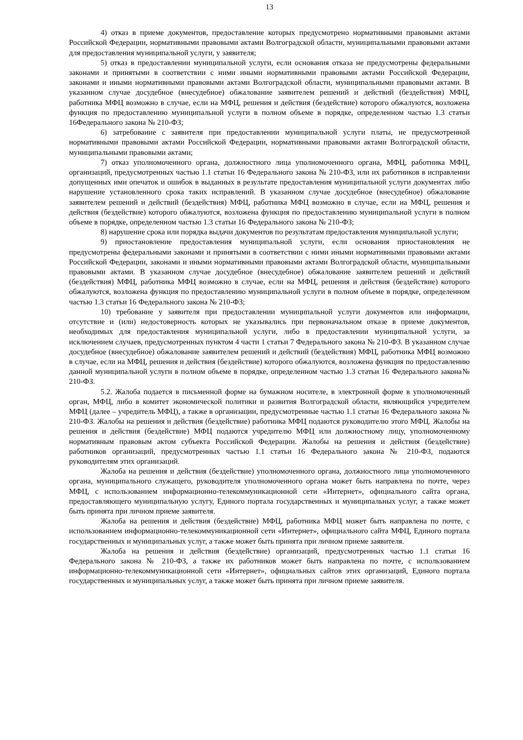13
4) отказ в приеме документов, предоставление которых предусмотрено нормативными правовыми актами Российской Федерации, нормативными правовыми актами Волгоградской области, муниципальными правовыми актами для предоставления муниципальной услуги, у заявителя;
5) отказ в предоставлении муниципальной услуги, если основания отказа не предусмотрены федеральными законами и принятыми в соответствии с ними иными нормативными правовыми актами Российской Федерации, законами и иными нормативными правовыми актами Волгоградской области, муниципальными правовыми актами. В указанном случае досудебное (внесудебное) обжалование заявителем решений и действий (бездействия) МФЦ, работника МФЦ возможно в случае, если на МФЦ, решения и действия (бездействие) которого обжалуются, возложена функция по предоставлению муниципальной услуги в полном объеме в порядке, определенном частью 1.3 статьи 16Федерального закона № 210-ФЗ;
6) затребование с заявителя при предоставлении муниципальной услуги платы, не предусмотренной нормативными правовыми актами Российской Федерации, нормативными правовыми актами Волгоградской области, муниципальными правовыми актами;
7) отказ уполномоченного органа, должностного лица уполномоченного органа, МФЦ, работника МФЦ, организаций, предусмотренных частью 1.1 статьи 16 Федерального закона № 210-ФЗ, или их работников в исправлении допущенных ими опечаток и ошибок в выданных в результате предоставления муниципальной услуги документах либо нарушение установленного срока таких исправлений. В указанном случае досудебное (внесудебное) обжалование заявителем решений и действий (бездействия) МФЦ, работника МФЦ возможно в случае, если на МФЦ, решения и действия (бездействие) которого обжалуются, возложена функция по предоставлению муниципальной услуги в полном объеме в порядке, определенном частью 1.3 статьи 16 Федерального закона № 210-ФЗ;
8) нарушение срока или порядка выдачи документов по результатам предоставления муниципальной услуги;
9) приостановление предоставления муниципальной услуги, если основания приостановления не предусмотрены федеральными законами и принятыми в соответствии с ними иными нормативными правовыми актами Российской Федерации, законами и иными нормативными правовыми актами Волгоградской области, муниципальными правовыми актами. В указанном случае досудебное (внесудебное) обжалование заявителем решений и действий (бездействия) МФЦ, работника МФЦ возможно в случае, если на МФЦ, решения и действия (бездействие) которого обжалуются, возложена функция по предоставлению муниципальной услуги в полном объеме в порядке, определенном частью 1.3 статьи 16 Федерального закона № 210-ФЗ;
10) требование у заявителя при предоставлении муниципальной услуги документов или информации, отсутствие и (или) недостоверность которых не указывались при первоначальном отказе в приеме документов, необходимых для предоставления муниципальной услуги, либо в предоставлении муниципальной услуги, за исключением случаев, предусмотренных пунктом 4 части 1 статьи 7 Федерального закона № 210-ФЗ. В указанном случае досудебное (внесудебное) обжалование заявителем решений и действий (бездействия) МФЦ, работника МФЦ возможно в случае, если на МФЦ, решения и действия (бездействие) которого обжалуются, возложена функция по предоставлению данной муниципальной услуги в полном объеме в порядке, определенном частью 1.3 статьи 16 Федерального закона№ 210-ФЗ.
5.2. Жалоба подается в письменной форме на бумажном носителе, в электронной форме в уполномоченный орган, МФЦ, либо в комитет экономической политики и развития Волгоградской области, являющийся учредителем МФЦ (далее – учредитель МФЦ), а также в организации, предусмотренные частью 1.1 статьи 16 Федерального закона № 210-ФЗ. Жалобы на решения и действия (бездействие) работника МФЦ подаются руководителю этого МФЦ. Жалобы на решения и действия (бездействие) МФЦ подаются учредителю МФЦ или должностному лицу, уполномоченному нормативным правовым актом субъекта Российской Федерации. Жалобы на решения и действия (бездействие) работников организаций, предусмотренных частью 1.1 статьи 16 Федерального закона № 210-ФЗ, подаются руководителям этих организаций.
Жалоба на решения и действия (бездействие) уполномоченного органа, должностного лица уполномоченного органа, муниципального служащего, руководителя уполномоченного органа может быть направлена по почте, через МФЦ, с использованием информационно-телекоммуникационной сети «Интернет», официального сайта органа, предоставляющего муниципальную услугу, Единого портала государственных и муниципальных услуг, а также может быть принята при личном приеме заявителя.
Жалоба на решения и действия (бездействие) МФЦ, работника МФЦ может быть направлена по почте, с использованием информационно-телекоммуникационной сети «Интернет», официального сайта МФЦ, Единого портала государственных и муниципальных услуг, а также может быть принята при личном приеме заявителя.
Жалоба на решения и действия (бездействие) организаций, предусмотренных частью 1.1 статьи 16 Федерального закона № 210-ФЗ, а также их работников может быть направлена по почте, с использованием информационно-телекоммуникационной сети «Интернет», официальных сайтов этих организаций, Единого портала государственных и муниципальных услуг, а также может быть принята при личном приеме заявителя.